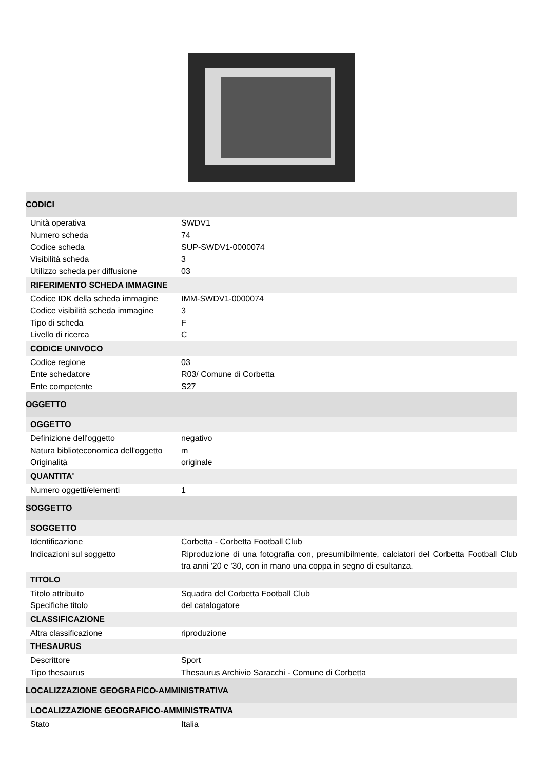| CODICI | |
| Unità operativa | SWDV1 |
| Numero scheda | 74 |
| Codice scheda | SUP-SWDV1-0000074 |
| Visibilità scheda | 3 |
| Utilizzo scheda per diffusione | 03 |
| RIFERIMENTO SCHEDA IMMAGINE | |
| Codice IDK della scheda immagine | IMM-SWDV1-0000074 |
| Codice visibilità scheda immagine | 3 |
| Tipo di scheda | F |
| Livello di ricerca | C |
| CODICE UNIVOCO | |
| Codice regione | 03 |
| Ente schedatore | R03/ Comune di Corbetta |
| Ente competente | S27 |
| OGGETTO | |
| OGGETTO | |
| Definizione dell'oggetto | negativo |
| Natura biblioteconomica dell'oggetto | m |
| Originalità | originale |
| QUANTITA' | |
| Numero oggetti/elementi | 1 |
| SOGGETTO | |
| SOGGETTO | |
| Identificazione | Corbetta - Corbetta Football Club |
| Indicazioni sul soggetto | Riproduzione di una fotografia con, presumibilmente, calciatori del Corbetta Football Club tra anni '20 e '30, con in mano una coppa in segno di esultanza. |
| TITOLO | |
| Titolo attribuito | Squadra del Corbetta Football Club |
| Specifiche titolo | del catalogatore |
| CLASSIFICAZIONE | |
| Altra classificazione | riproduzione |
| THESAURUS | |
| Descrittore | Sport |
| Tipo thesaurus | Thesaurus Archivio Saracchi - Comune di Corbetta |
| LOCALIZZAZIONE GEOGRAFICO-AMMINISTRATIVA | |
| LOCALIZZAZIONE GEOGRAFICO-AMMINISTRATIVA | |
| Stato | Italia |